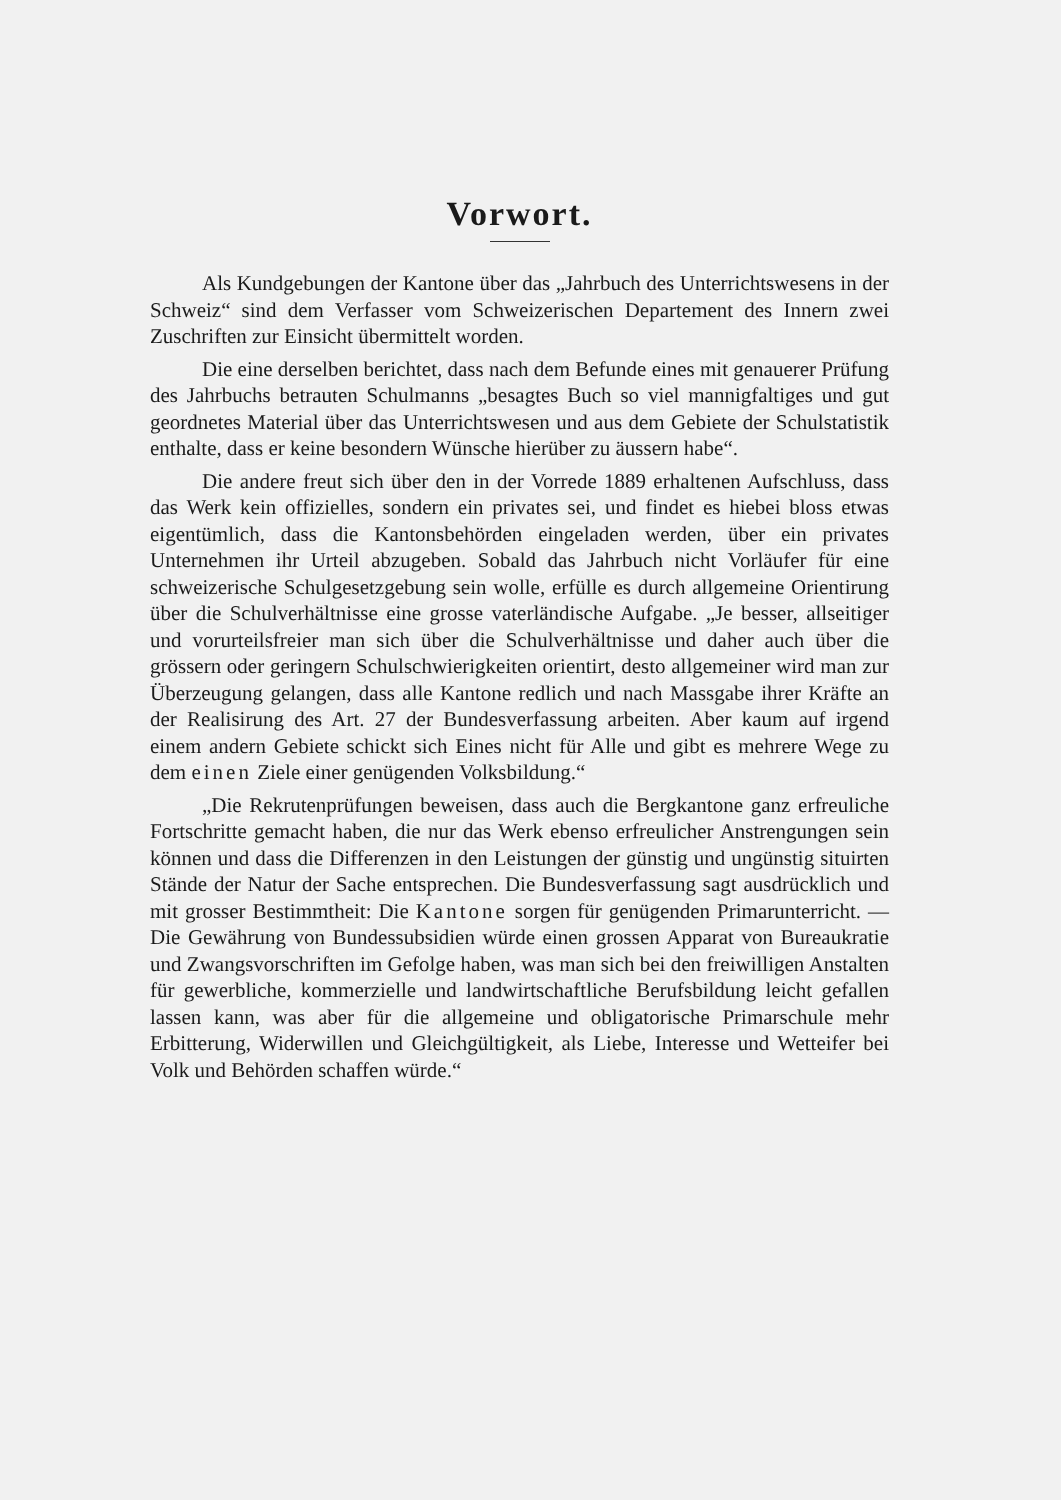Vorwort.
Als Kundgebungen der Kantone über das „Jahrbuch des Unterrichtswesens in der Schweiz“ sind dem Verfasser vom Schweizerischen Departement des Innern zwei Zuschriften zur Einsicht übermittelt worden.
Die eine derselben berichtet, dass nach dem Befunde eines mit genauerer Prüfung des Jahrbuchs betrauten Schulmanns „besagtes Buch so viel mannigfaltiges und gut geordnetes Material über das Unterrichtswesen und aus dem Gebiete der Schulstatistik enthalte, dass er keine besondern Wünsche hierüber zu äussern habe“.
Die andere freut sich über den in der Vorrede 1889 erhaltenen Aufschluss, dass das Werk kein offizielles, sondern ein privates sei, und findet es hiebei bloss etwas eigentümlich, dass die Kantonsbehörden eingeladen werden, über ein privates Unternehmen ihr Urteil abzugeben. Sobald das Jahrbuch nicht Vorläufer für eine schweizerische Schulgesetzgebung sein wolle, erfülle es durch allgemeine Orientirung über die Schulverhältnisse eine grosse vaterländische Aufgabe. „Je besser, allseitiger und vorurteilsfreier man sich über die Schulverhältnisse und daher auch über die grössern oder geringern Schulschwierigkeiten orientirt, desto allgemeiner wird man zur Überzeugung gelangen, dass alle Kantone redlich und nach Massgabe ihrer Kräfte an der Realisirung des Art. 27 der Bundesverfassung arbeiten. Aber kaum auf irgend einem andern Gebiete schickt sich Eines nicht für Alle und gibt es mehrere Wege zu dem einen Ziele einer genügenden Volksbildung.“
„Die Rekrutenprüfungen beweisen, dass auch die Bergkantone ganz erfreuliche Fortschritte gemacht haben, die nur das Werk ebenso erfreulicher Anstrengungen sein können und dass die Differenzen in den Leistungen der günstig und ungünstig situirten Stände der Natur der Sache entsprechen. Die Bundesverfassung sagt ausdrücklich und mit grosser Bestimmtheit: Die Kantone sorgen für genügenden Primarunterricht. — Die Gewährung von Bundessubsidien würde einen grossen Apparat von Bureaukratie und Zwangsvorschriften im Gefolge haben, was man sich bei den freiwilligen Anstalten für gewerbliche, kommerzielle und landwirtschaftliche Berufsbildung leicht gefallen lassen kann, was aber für die allgemeine und obligatorische Primarschule mehr Erbitterung, Widerwillen und Gleichgültigkeit, als Liebe, Interesse und Wetteifer bei Volk und Behörden schaffen würde.“